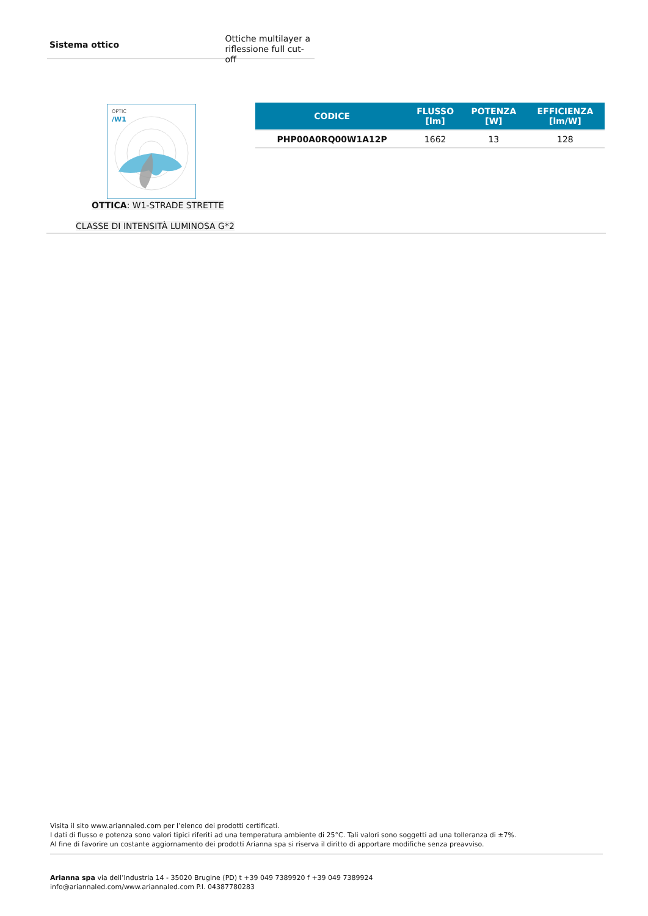Sistema ottico
Ottiche multilayer a
riflessione full cut-off
OPTIC
/W1
OTTICA: W1-STRADE STRETTE
CLASSE DI INTENSITÀ LUMINOSA G*2
| CODICE | FLUSSO [lm] | POTENZA [W] | EFFICIENZA [lm/W] |
| --- | --- | --- | --- |
| PHP00A0RQ00W1A12P | 1662 | 13 | 128 |
Visita il sito www.ariannaled.com per l’elenco dei prodotti certificati.
I dati di flusso e potenza sono valori tipici riferiti ad una temperatura ambiente di 25°C. Tali valori sono soggetti ad una tolleranza di ±7%.
Al fine di favorire un costante aggiornamento dei prodotti Arianna spa si riserva il diritto di apportare modifiche senza preavviso.
Arianna spa via dell’Industria 14 - 35020 Brugine (PD) t +39 049 7389920 f +39 049 7389924
info@ariannaled.com/www.ariannaled.com P.I. 04387780283